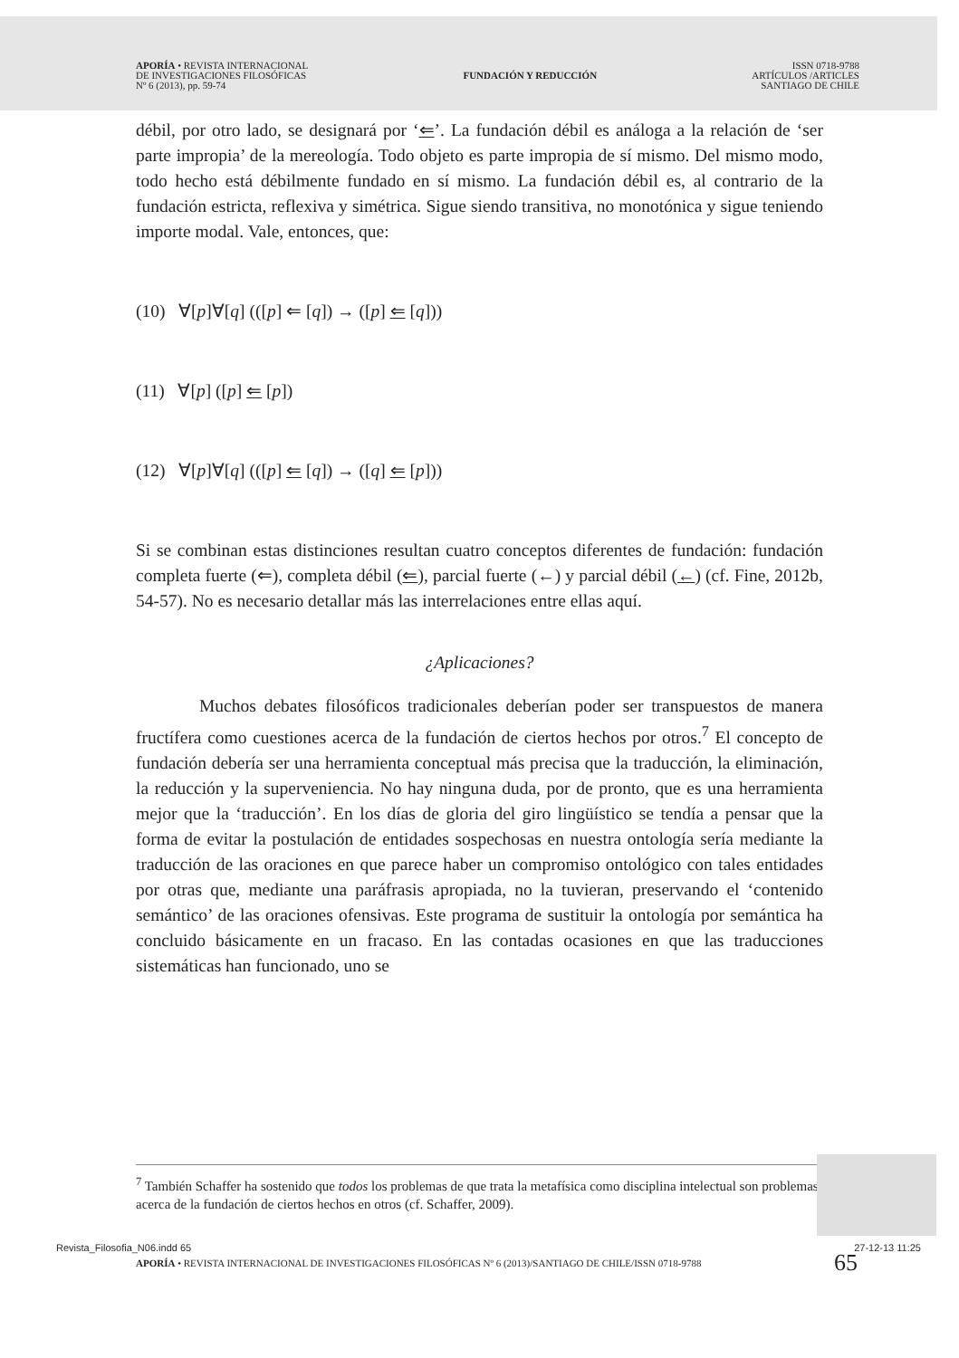APORÍA • REVISTA INTERNACIONAL
DE INVESTIGACIONES FILOSÓFICAS
Nº 6 (2013), pp. 59-74
FUNDACIÓN Y REDUCCIÓN
ISSN 0718-9788
ARTÍCULOS /ARTICLES
SANTIAGO DE CHILE
débil, por otro lado, se designará por ‘⇐’. La fundación débil es análoga a la relación de ‘ser parte impropia’ de la mereología. Todo objeto es parte impropia de sí mismo. Del mismo modo, todo hecho está débilmente fundado en sí mismo. La fundación débil es, al contrario de la fundación estricta, reflexiva y simétrica. Sigue siendo transitiva, no monotónica y sigue teniendo importe modal. Vale, entonces, que:
(10) ∀[p]∀[q] (([p] ⇐ [q]) → ([p] ⇐ [q]))
(11) ∀[p] ([p] ⇐ [p])
(12) ∀[p]∀[q] (([p] ⇐ [q]) → ([q] ⇐ [p]))
Si se combinan estas distinciones resultan cuatro conceptos diferentes de fundación: fundación completa fuerte (⇐), completa débil (⇐), parcial fuerte (←) y parcial débil (←) (cf. Fine, 2012b, 54-57). No es necesario detallar más las interrelaciones entre ellas aquí.
¿Aplicaciones?
Muchos debates filosóficos tradicionales deberían poder ser transpuestos de manera fructífera como cuestiones acerca de la fundación de ciertos hechos por otros.<sup>7</sup> El concepto de fundación debería ser una herramienta conceptual más precisa que la traducción, la eliminación, la reducción y la superveniencia. No hay ninguna duda, por de pronto, que es una herramienta mejor que la ‘traducción’. En los días de gloria del giro lingüístico se tendía a pensar que la forma de evitar la postulación de entidades sospechosas en nuestra ontología sería mediante la traducción de las oraciones en que parece haber un compromiso ontológico con tales entidades por otras que, mediante una paráfrasis apropiada, no la tuvieran, preservando el ‘contenido semántico’ de las oraciones ofensivas. Este programa de sustituir la ontología por semántica ha concluido básicamente en un fracaso. En las contadas ocasiones en que las traducciones sistemáticas han funcionado, uno se
<sup>7</sup> También Schaffer ha sostenido que todos los problemas de que trata la metafísica como disciplina intelectual son problemas acerca de la fundación de ciertos hechos en otros (cf. Schaffer, 2009).
APORÍA • REVISTA INTERNACIONAL DE INVESTIGACIONES FILOSÓFICAS Nº 6 (2013)/SANTIAGO DE CHILE/ISSN 0718-9788
65
Revista_Filosofia_N06.indd 65 27-12-13 11:25